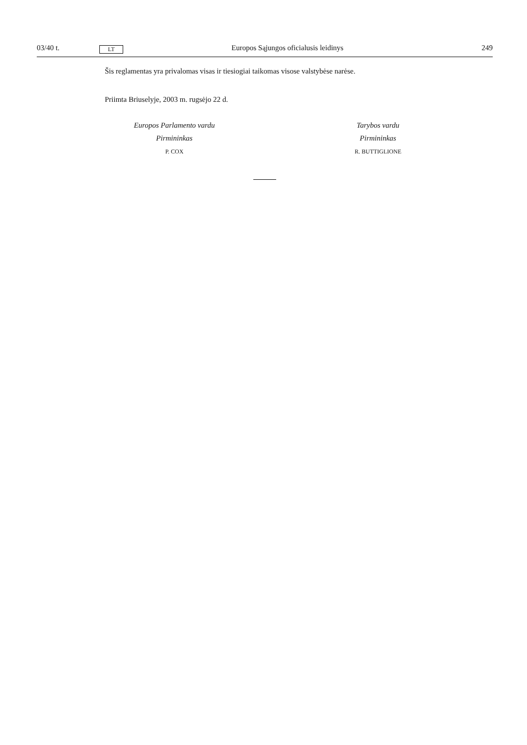03/40 t. LT Europos Sąjungos oficialusis leidinys 249
Šis reglamentas yra privalomas visas ir tiesiogiai taikomas visose valstybėse narėse.
Priimta Briuselyje, 2003 m. rugsėjo 22 d.
Europos Parlamento vardu
Pirmininkas
P. COX
Tarybos vardu
Pirmininkas
R. BUTTIGLIONE